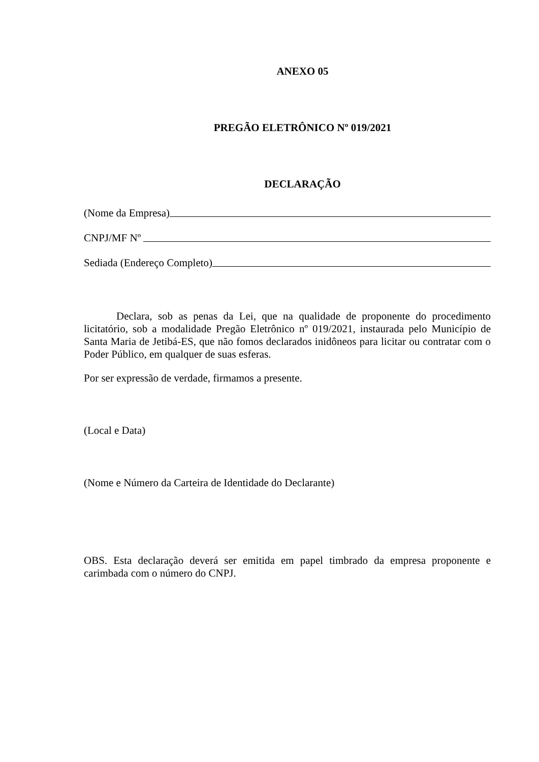ANEXO 05
PREGÃO ELETRÔNICO Nº 019/2021
DECLARAÇÃO
(Nome da Empresa)
CNPJ/MF Nº
Sediada (Endereço Completo)
Declara, sob as penas da Lei, que na qualidade de proponente do procedimento licitatório, sob a modalidade Pregão Eletrônico nº 019/2021, instaurada pelo Município de Santa Maria de Jetibá-ES, que não fomos declarados inidôneos para licitar ou contratar com o Poder Público, em qualquer de suas esferas.
Por ser expressão de verdade, firmamos a presente.
(Local e Data)
(Nome e Número da Carteira de Identidade do Declarante)
OBS. Esta declaração deverá ser emitida em papel timbrado da empresa proponente e carimbada com o número do CNPJ.